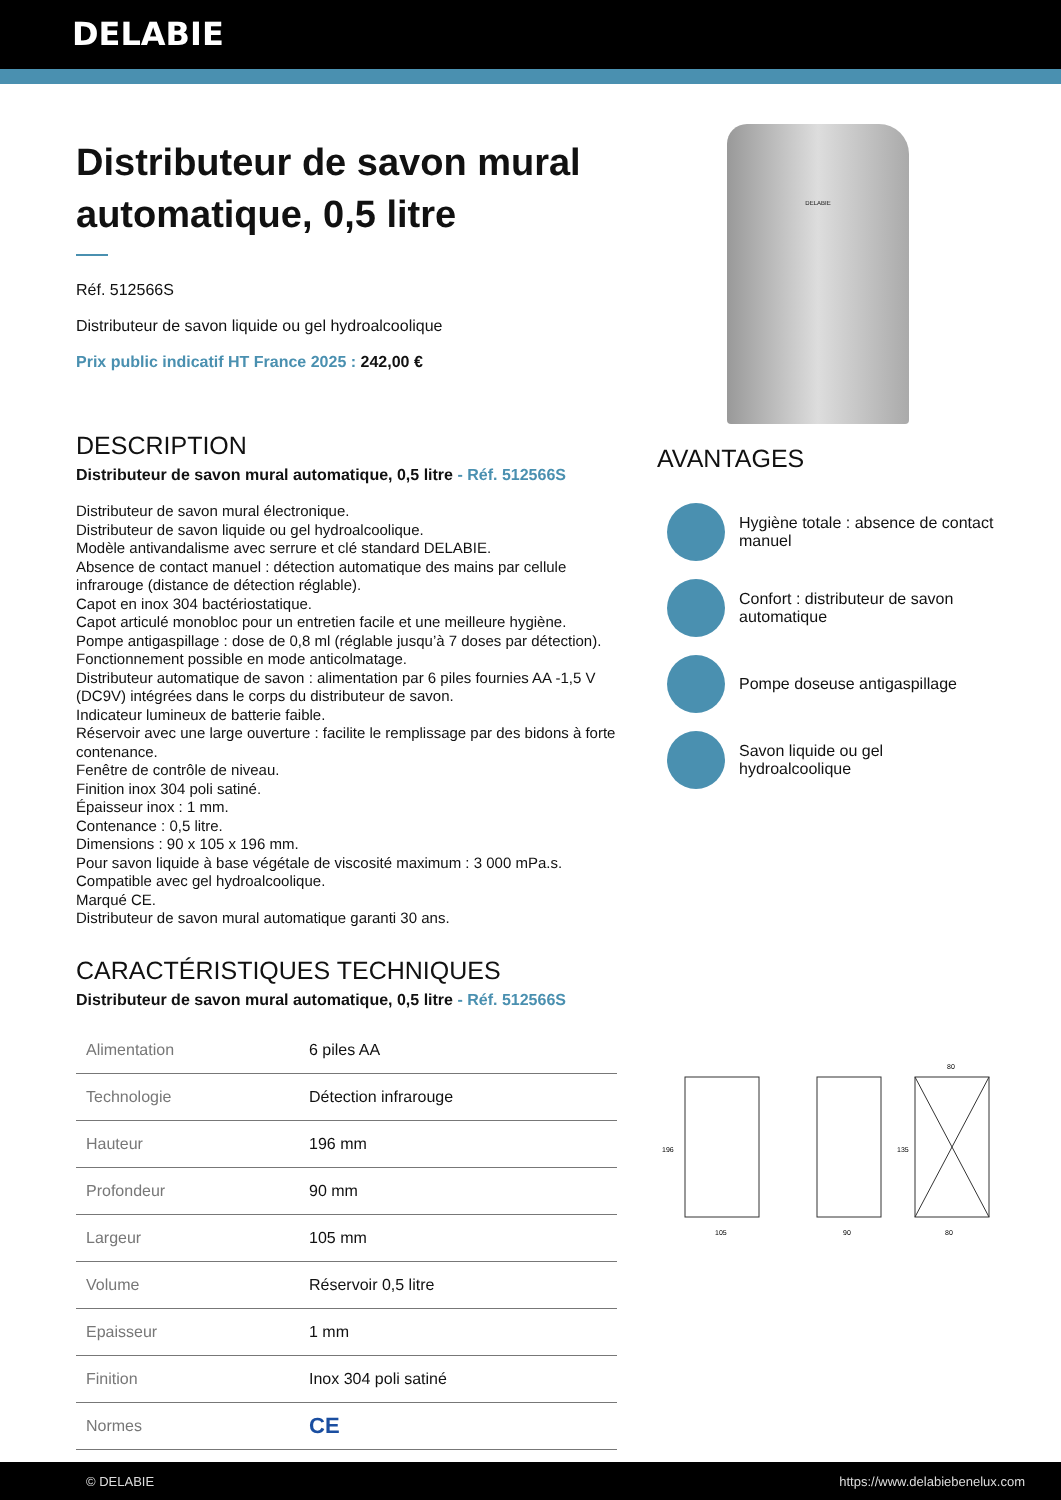DELABIE
Distributeur de savon mural automatique, 0,5 litre
Réf. 512566S
Distributeur de savon liquide ou gel hydroalcoolique
Prix public indicatif HT France 2025 : 242,00 €
DESCRIPTION
Distributeur de savon mural automatique, 0,5 litre - Réf. 512566S
Distributeur de savon mural électronique.
Distributeur de savon liquide ou gel hydroalcoolique.
Modèle antivandalisme avec serrure et clé standard DELABIE.
Absence de contact manuel : détection automatique des mains par cellule infrarouge (distance de détection réglable).
Capot en inox 304 bactériostatique.
Capot articulé monobloc pour un entretien facile et une meilleure hygiène.
Pompe antigaspillage : dose de 0,8 ml (réglable jusqu’à 7 doses par détection).
Fonctionnement possible en mode anticolmatage.
Distributeur automatique de savon : alimentation par 6 piles fournies AA -1,5 V (DC9V) intégrées dans le corps du distributeur de savon.
Indicateur lumineux de batterie faible.
Réservoir avec une large ouverture : facilite le remplissage par des bidons à forte contenance.
Fenêtre de contrôle de niveau.
Finition inox 304 poli satiné.
Épaisseur inox : 1 mm.
Contenance : 0,5 litre.
Dimensions : 90 x 105 x 196 mm.
Pour savon liquide à base végétale de viscosité maximum : 3 000 mPa.s.
Compatible avec gel hydroalcoolique.
Marqué CE.
Distributeur de savon mural automatique garanti 30 ans.
CARACTÉRISTIQUES TECHNIQUES
Distributeur de savon mural automatique, 0,5 litre - Réf. 512566S
| Alimentation | 6 piles AA |
| Technologie | Détection infrarouge |
| Hauteur | 196 mm |
| Profondeur | 90 mm |
| Largeur | 105 mm |
| Volume | Réservoir 0,5 litre |
| Epaisseur | 1 mm |
| Finition | Inox 304 poli satiné |
| Normes | CE |
DELABIE
AVANTAGES
Hygiène totale : absence de contact manuel
Confort : distributeur de savon automatique
Pompe doseuse antigaspillage
Savon liquide ou gel hydroalcoolique
105
90
80
80
196
135
© DELABIE https://www.delabiebenelux.com